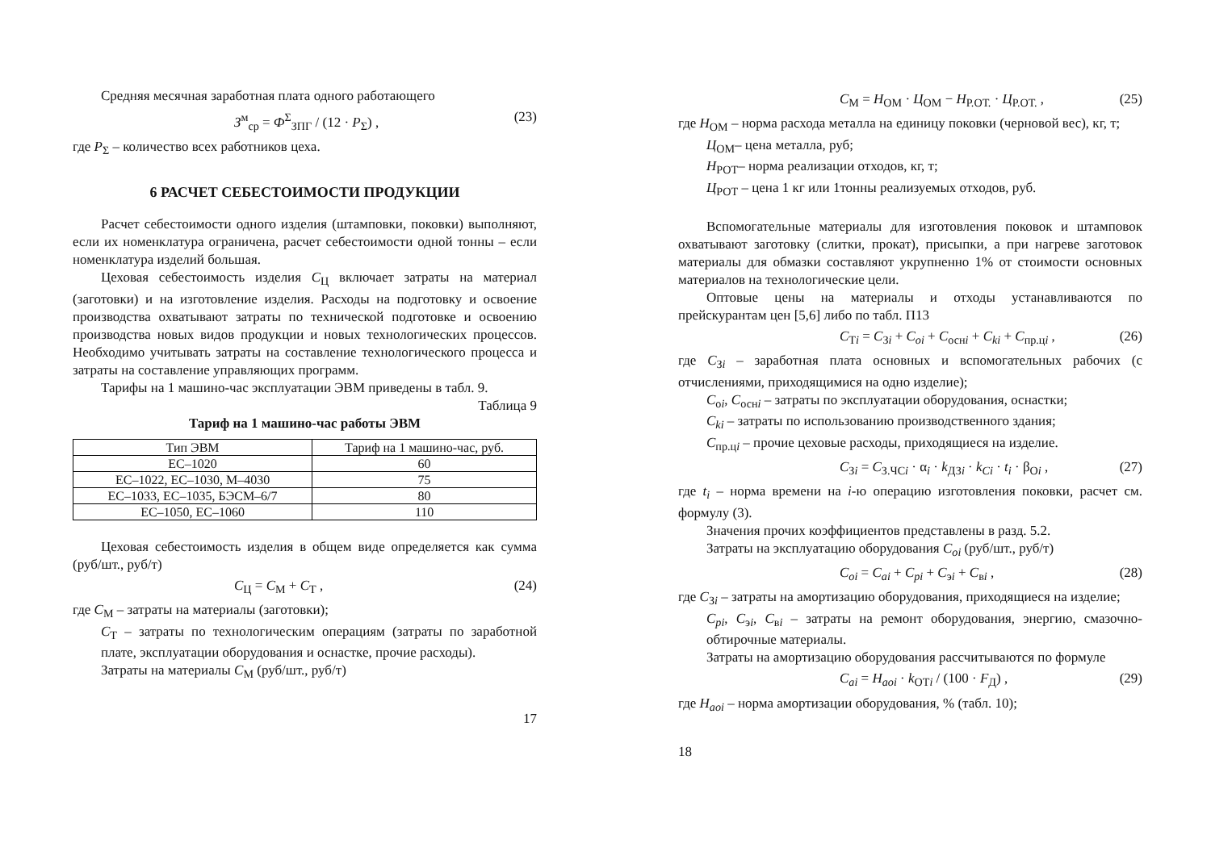Средняя месячная заработная плата одного работающего
З<sup>м</sup><sub>ср</sub> = Ф<sup>Σ</sup><sub>ЗПГ</sub> / (12 · P<sub>Σ</sub>) , (23)
где P<sub>Σ</sub> – количество всех работников цеха.
6 РАСЧЕТ СЕБЕСТОИМОСТИ ПРОДУКЦИИ
Расчет себестоимости одного изделия (штамповки, поковки) выполняют, если их номенклатура ограничена, расчет себестоимости одной тонны – если номенклатура изделий большая.
Цеховая себестоимость изделия С<sub>Ц</sub> включает затраты на материал (заготовки) и на изготовление изделия. Расходы на подготовку и освоение производства охватывают затраты по технической подготовке и освоению производства новых видов продукции и новых технологических процессов. Необходимо учитывать затраты на составление технологического процесса и затраты на составление управляющих программ.
Тарифы на 1 машино-час эксплуатации ЭВМ приведены в табл. 9.
Таблица 9
Тариф на 1 машино-час работы ЭВМ
| Тип ЭВМ | Тариф на 1 машино-час, руб. |
| --- | --- |
| ЕС–1020 | 60 |
| ЕС–1022, ЕС–1030, М–4030 | 75 |
| ЕС–1033, ЕС–1035, БЭСМ–6/7 | 80 |
| ЕС–1050, ЕС–1060 | 110 |
Цеховая себестоимость изделия в общем виде определяется как сумма (руб/шт., руб/т)
С<sub>Ц</sub> = С<sub>М</sub> + С<sub>Т</sub> , (24)
где С<sub>М</sub> – затраты на материалы (заготовки);
С<sub>Т</sub> – затраты по технологическим операциям (затраты по заработной плате, эксплуатации оборудования и оснастке, прочие расходы).
Затраты на материалы С<sub>М</sub> (руб/шт., руб/т)
17
С<sub>М</sub> = Н<sub>ОМ</sub> · Ц<sub>ОМ</sub> − Н<sub>Р.ОТ.</sub> · Ц<sub>Р.ОТ.</sub> , (25)
где Н<sub>ОМ</sub> – норма расхода металла на единицу поковки (черновой вес), кг, т;
Ц<sub>ОМ</sub>– цена металла, руб;
Н<sub>РОТ</sub>– норма реализации отходов, кг, т;
Ц<sub>РОТ</sub> – цена 1 кг или 1тонны реализуемых отходов, руб.
Вспомогательные материалы для изготовления поковок и штамповок охватывают заготовку (слитки, прокат), присыпки, а при нагреве заготовок материалы для обмазки составляют укрупненно 1% от стоимости основных материалов на технологические цели.
Оптовые цены на материалы и отходы устанавливаются по прейскурантам цен [5,6] либо по табл. П13
С<sub>Тi</sub> = С<sub>Зi</sub> + С<sub>oi</sub> + С<sub>оснi</sub> + С<sub>ki</sub> + С<sub>пр.цi</sub> , (26)
где С<sub>Зi</sub> – заработная плата основных и вспомогательных рабочих (с отчислениями, приходящимися на одно изделие);
С<sub>оi</sub>, С<sub>оснi</sub> – затраты по эксплуатации оборудования, оснастки;
С<sub>ki</sub> – затраты по использованию производственного здания;
С<sub>пр.цi</sub> – прочие цеховые расходы, приходящиеся на изделие.
С<sub>Зi</sub> = С<sub>З.ЧСi</sub> · α<sub>i</sub> · k<sub>ДЗi</sub> · k<sub>Ci</sub> · t<sub>i</sub> · β<sub>Oi</sub> , (27)
где t<sub>i</sub> – норма времени на i-ю операцию изготовления поковки, расчет см. формулу (3).
Значения прочих коэффициентов представлены в разд. 5.2.
Затраты на эксплуатацию оборудования С<sub>oi</sub> (руб/шт., руб/т)
С<sub>oi</sub> = С<sub>ai</sub> + С<sub>pi</sub> + С<sub>эi</sub> + С<sub>вi</sub> , (28)
где С<sub>Зi</sub> – затраты на амортизацию оборудования, приходящиеся на изделие;
С<sub>pi</sub>, С<sub>эi</sub>, С<sub>вi</sub> – затраты на ремонт оборудования, энергию, смазочно-обтирочные материалы.
Затраты на амортизацию оборудования рассчитываются по формуле
С<sub>ai</sub> = Н<sub>aoi</sub> · k<sub>ОТi</sub> / (100 · F<sub>Д</sub>) , (29)
где Н<sub>aoi</sub> – норма амортизации оборудования, % (табл. 10);
18